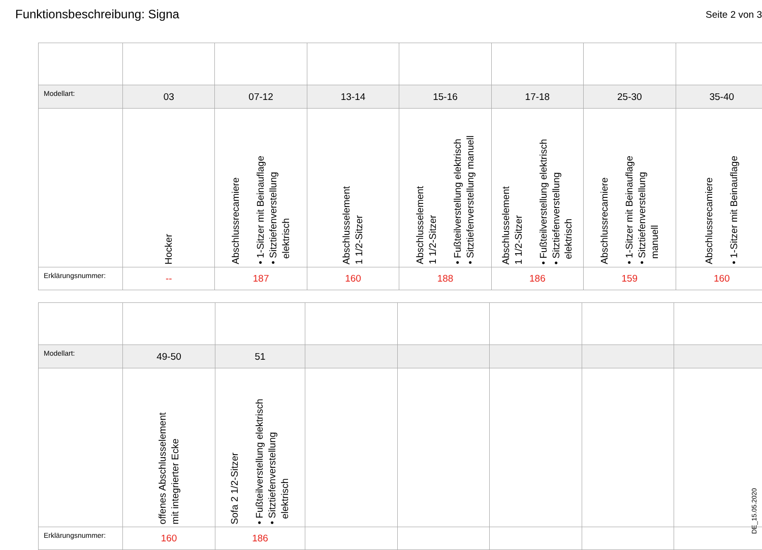Funktionsbeschreibung: Signa
Seite 2 von 3
| Modellart: | 03 | 07-12 | 13-14 | 15-16 | 17-18 | 25-30 | 35-40 |
| | Hocker | Abschlussrecamiere • 1-Sitzer mit Beinauflage • Sitztiefenverstellung elektrisch | Abschlusselement 1 1/2-Sitzer | Abschlusselement 1 1/2-Sitzer • Fußteilverstellung elektrisch • Sitztiefenverstellung manuell | Abschlusselement 1 1/2-Sitzer • Fußteilverstellung elektrisch • Sitztiefenverstellung elektrisch | Abschlussrecamiere • 1-Sitzer mit Beinauflage • Sitztiefenverstellung manuell | Abschlussrecamiere • 1-Sitzer mit Beinauflage |
| Erklärungsnummer: | -- | 187 | 160 | 188 | 186 | 159 | 160 |
| Modellart: | 49-50 | 51 | | | | | |
| | offenes Abschlusselement mit integrierter Ecke | Sofa 2 1/2-Sitzer • Fußteilverstellung elektrisch • Sitztiefenverstellung elektrisch | | | | | |
| Erklärungsnummer: | 160 | 186 | | | | | |
DE_15.05.2020